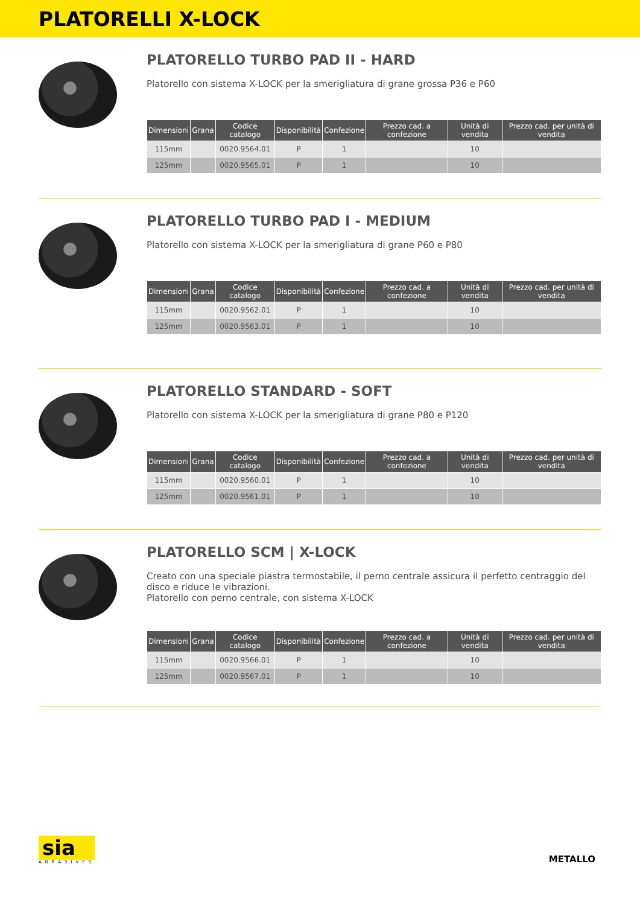PLATORELLI X-LOCK
PLATORELLO TURBO PAD II - HARD
Platorello con sistema X-LOCK per la smerigliatura di grane grossa P36 e P60
| Dimensioni | Grana | Codice catalogo | Disponibilità | Confezione | Prezzo cad. a confezione | Unità di vendita | Prezzo cad. per unità di vendita |
| --- | --- | --- | --- | --- | --- | --- | --- |
| 115mm | | 0020.9564.01 | P | 1 | | 10 | |
| 125mm | | 0020.9565.01 | P | 1 | | 10 | |
PLATORELLO TURBO PAD I - MEDIUM
Platorello con sistema X-LOCK per la smerigliatura di grane P60 e P80
| Dimensioni | Grana | Codice catalogo | Disponibilità | Confezione | Prezzo cad. a confezione | Unità di vendita | Prezzo cad. per unità di vendita |
| --- | --- | --- | --- | --- | --- | --- | --- |
| 115mm | | 0020.9562.01 | P | 1 | | 10 | |
| 125mm | | 0020.9563.01 | P | 1 | | 10 | |
PLATORELLO STANDARD - SOFT
Platorello con sistema X-LOCK per la smerigliatura di grane P80 e P120
| Dimensioni | Grana | Codice catalogo | Disponibilità | Confezione | Prezzo cad. a confezione | Unità di vendita | Prezzo cad. per unità di vendita |
| --- | --- | --- | --- | --- | --- | --- | --- |
| 115mm | | 0020.9560.01 | P | 1 | | 10 | |
| 125mm | | 0020.9561.01 | P | 1 | | 10 | |
PLATORELLO SCM | X-LOCK
Creato con una speciale piastra termostabile, il perno centrale assicura il perfetto centraggio del disco e riduce le vibrazioni.
Platorello con perno centrale, con sistema X-LOCK
| Dimensioni | Grana | Codice catalogo | Disponibilità | Confezione | Prezzo cad. a confezione | Unità di vendita | Prezzo cad. per unità di vendita |
| --- | --- | --- | --- | --- | --- | --- | --- |
| 115mm | | 0020.9566.01 | P | 1 | | 10 | |
| 125mm | | 0020.9567.01 | P | 1 | | 10 | |
sia
ABRASIVES
METALLO